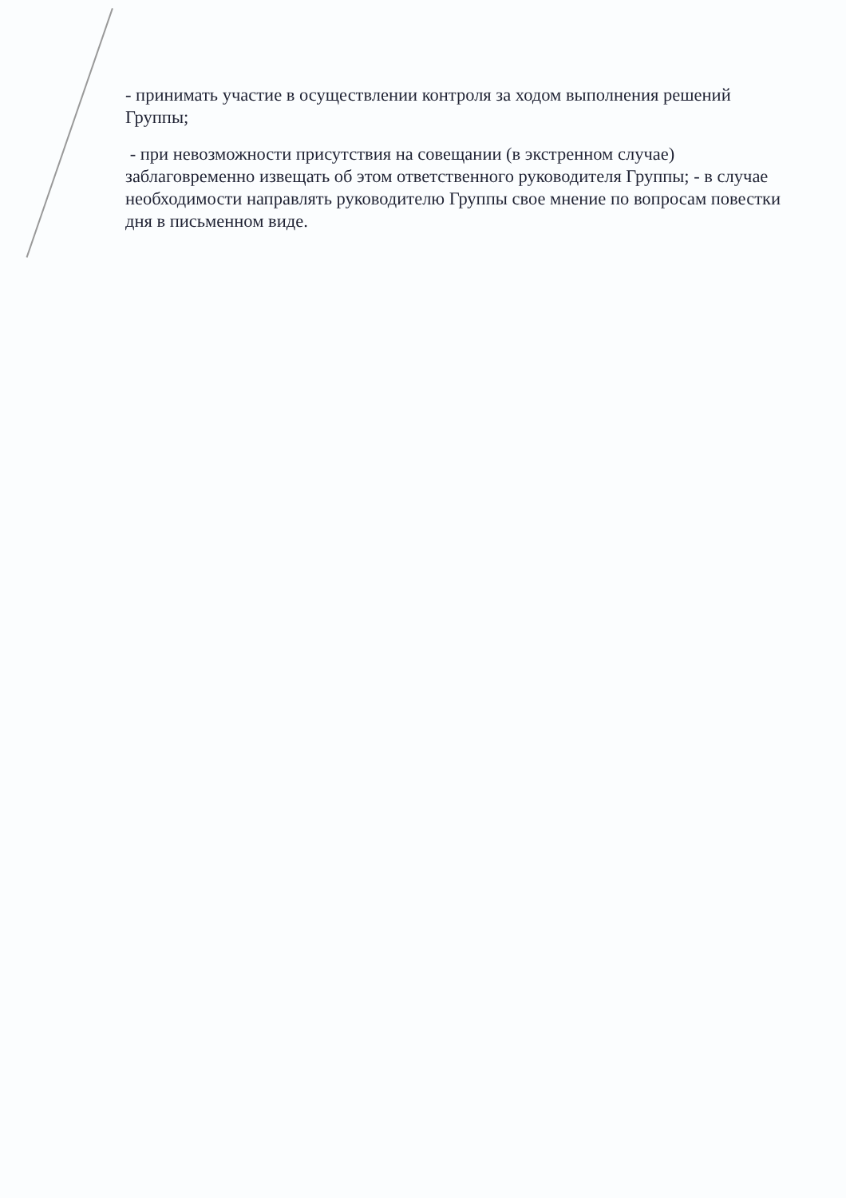- принимать участие в осуществлении контроля за ходом выполнения решений Группы;
- при невозможности присутствия на совещании (в экстренном случае) заблаговременно извещать об этом ответственного руководителя Группы; - в случае необходимости направлять руководителю Группы свое мнение по вопросам повестки дня в письменном виде.